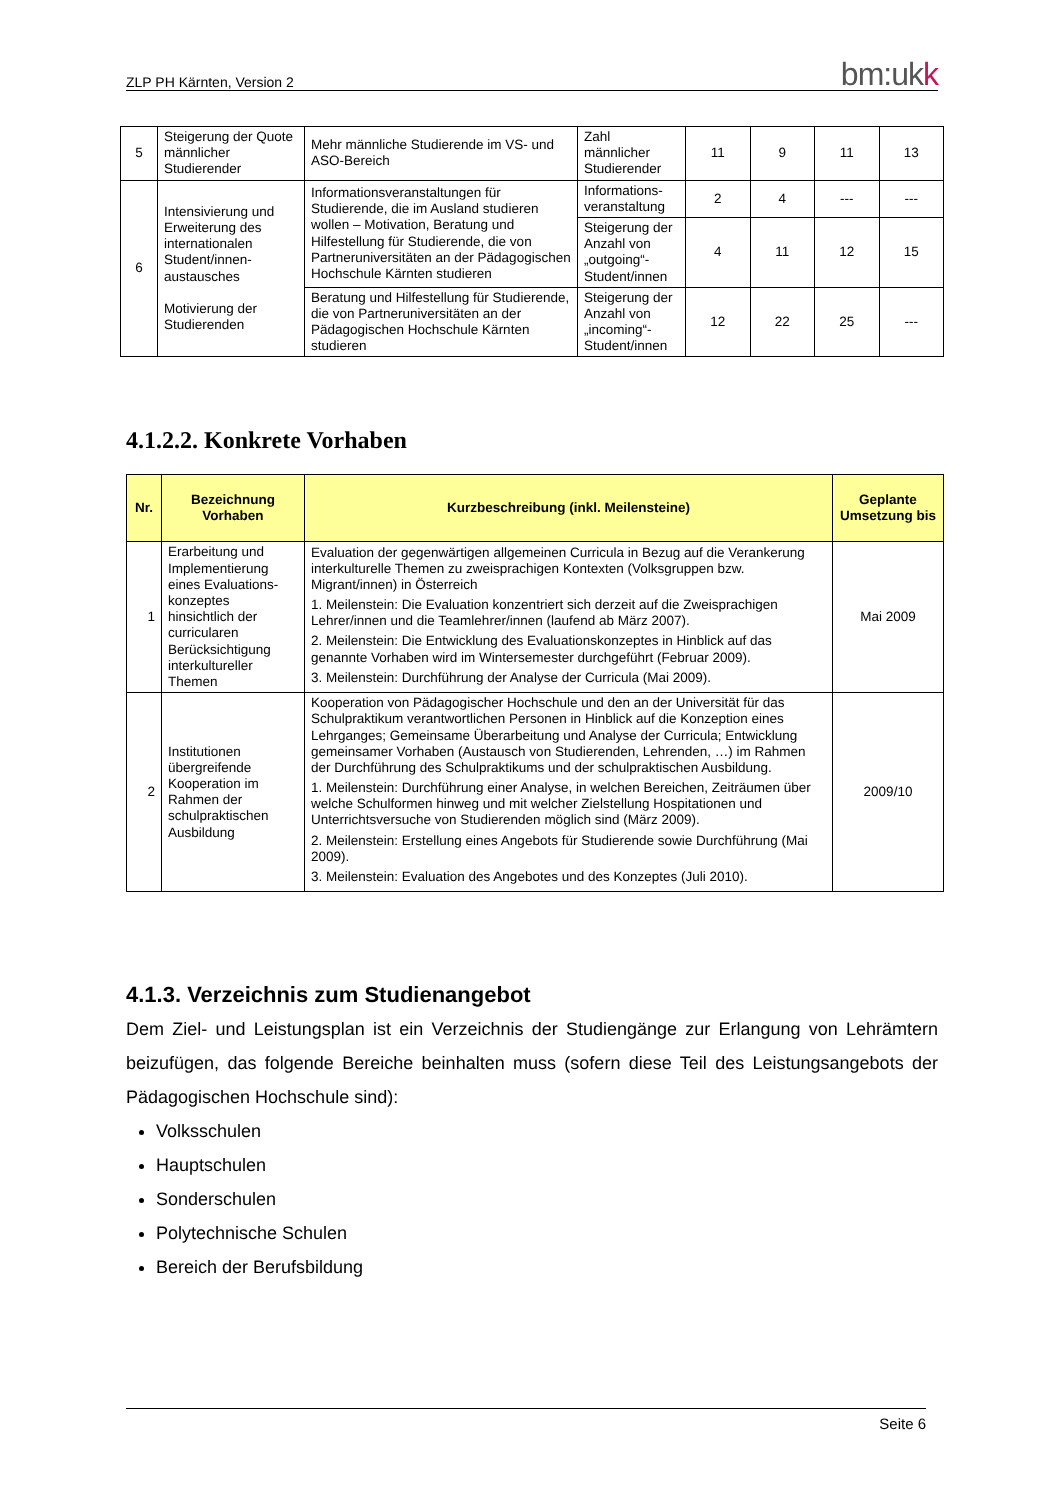ZLP PH Kärnten, Version 2
bm:ukk
| 5 | Steigerung der Quote männlicher Studierender | Mehr männliche Studierende im VS- und ASO-Bereich | Zahl männlicher Studierender | 11 | 9 | 11 | 13 |
| 6 | Intensivierung und Erweiterung des internationalen Student/innen-austausches Motivierung der Studierenden | Informationsveranstaltungen für Studierende, die im Ausland studieren wollen – Motivation, Beratung und Hilfestellung für Studierende, die von Partneruniversitäten an der Pädagogischen Hochschule Kärnten studieren | Informations-veranstaltung | 2 | 4 | --- | --- |
| | | | Steigerung der Anzahl von „outgoing“-Student/innen | 4 | 11 | 12 | 15 |
| | | Beratung und Hilfestellung für Studierende, die von Partneruniversitäten an der Pädagogischen Hochschule Kärnten studieren | Steigerung der Anzahl von „incoming“-Student/innen | 12 | 22 | 25 | --- |
4.1.2.2. Konkrete Vorhaben
| Nr. | Bezeichnung Vorhaben | Kurzbeschreibung (inkl. Meilensteine) | Geplante Umsetzung bis |
| --- | --- | --- | --- |
| 1 | Erarbeitung und Implementierung eines Evaluations-konzeptes hinsichtlich der curricularen Berücksichtigung interkultureller Themen | Evaluation der gegenwärtigen allgemeinen Curricula in Bezug auf die Verankerung interkulturelle Themen zu zweisprachigen Kontexten (Volksgruppen bzw. Migrant/innen) in Österreich 1. Meilenstein: Die Evaluation konzentriert sich derzeit auf die Zweisprachigen Lehrer/innen und die Teamlehrer/innen (laufend ab März 2007). 2. Meilenstein: Die Entwicklung des Evaluationskonzeptes in Hinblick auf das genannte Vorhaben wird im Wintersemester durchgeführt (Februar 2009). 3. Meilenstein: Durchführung der Analyse der Curricula (Mai 2009). | Mai 2009 |
| 2 | Institutionen übergreifende Kooperation im Rahmen der schulpraktischen Ausbildung | Kooperation von Pädagogischer Hochschule und den an der Universität für das Schulpraktikum verantwortlichen Personen in Hinblick auf die Konzeption eines Lehrganges; Gemeinsame Überarbeitung und Analyse der Curricula; Entwicklung gemeinsamer Vorhaben (Austausch von Studierenden, Lehrenden, …) im Rahmen der Durchführung des Schulpraktikums und der schulpraktischen Ausbildung. 1. Meilenstein: Durchführung einer Analyse, in welchen Bereichen, Zeiträumen über welche Schulformen hinweg und mit welcher Zielstellung Hospitationen und Unterrichtsversuche von Studierenden möglich sind (März 2009). 2. Meilenstein: Erstellung eines Angebots für Studierende sowie Durchführung (Mai 2009). 3. Meilenstein: Evaluation des Angebotes und des Konzeptes (Juli 2010). | 2009/10 |
4.1.3. Verzeichnis zum Studienangebot
Dem Ziel- und Leistungsplan ist ein Verzeichnis der Studiengänge zur Erlangung von Lehrämtern beizufügen, das folgende Bereiche beinhalten muss (sofern diese Teil des Leistungsangebots der Pädagogischen Hochschule sind):
Volksschulen
Hauptschulen
Sonderschulen
Polytechnische Schulen
Bereich der Berufsbildung
Seite 6